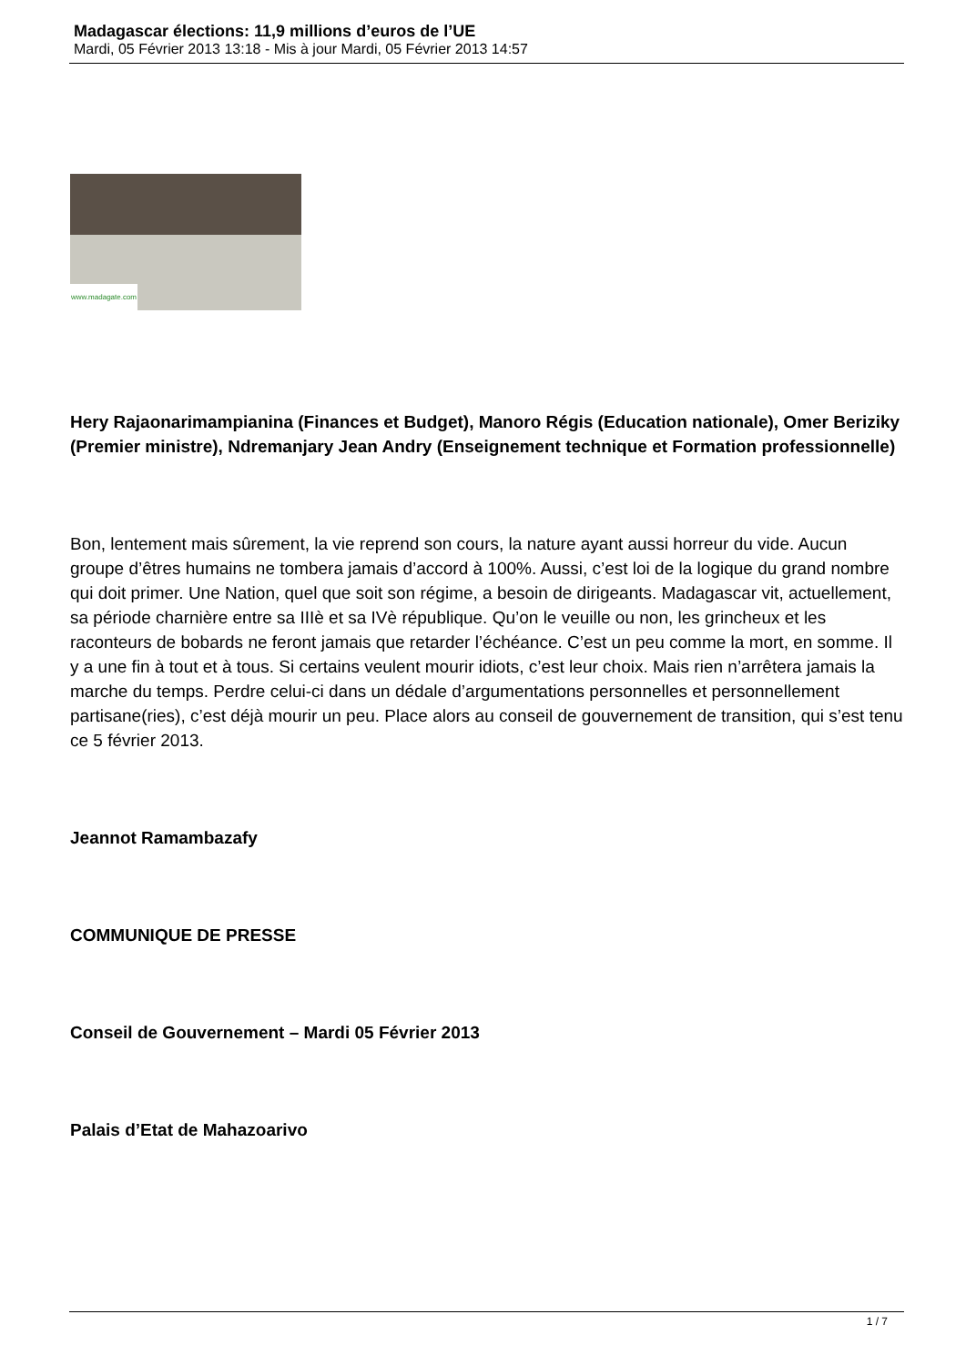Madagascar élections: 11,9 millions d’euros de l’UE
Mardi, 05 Février 2013 13:18 - Mis à jour Mardi, 05 Février 2013 14:57
www.madagate.com
Hery Rajaonarimampianina (Finances et Budget), Manoro Régis (Education nationale), Omer Beriziky (Premier ministre), Ndremanjary Jean Andry (Enseignement technique et Formation professionnelle)
Bon, lentement mais sûrement, la vie reprend son cours, la nature ayant aussi horreur du vide. Aucun groupe d’êtres humains ne tombera jamais d’accord à 100%. Aussi, c’est loi de la logique du grand nombre qui doit primer. Une Nation, quel que soit son régime, a besoin de dirigeants. Madagascar vit, actuellement, sa période charnière entre sa IIIè et sa IVè république. Qu’on le veuille ou non, les grincheux et les raconteurs de bobards ne feront jamais que retarder l’échéance. C’est un peu comme la mort, en somme. Il y a une fin à tout et à tous. Si certains veulent mourir idiots, c’est leur choix. Mais rien n’arrêtera jamais la marche du temps. Perdre celui-ci dans un dédale d’argumentations personnelles et personnellement partisane(ries), c’est déjà mourir un peu. Place alors au conseil de gouvernement de transition, qui s’est tenu ce 5 février 2013.
Jeannot Ramambazafy
COMMUNIQUE DE PRESSE
Conseil de Gouvernement – Mardi 05 Février 2013
Palais d’Etat de Mahazoarivo
1 / 7